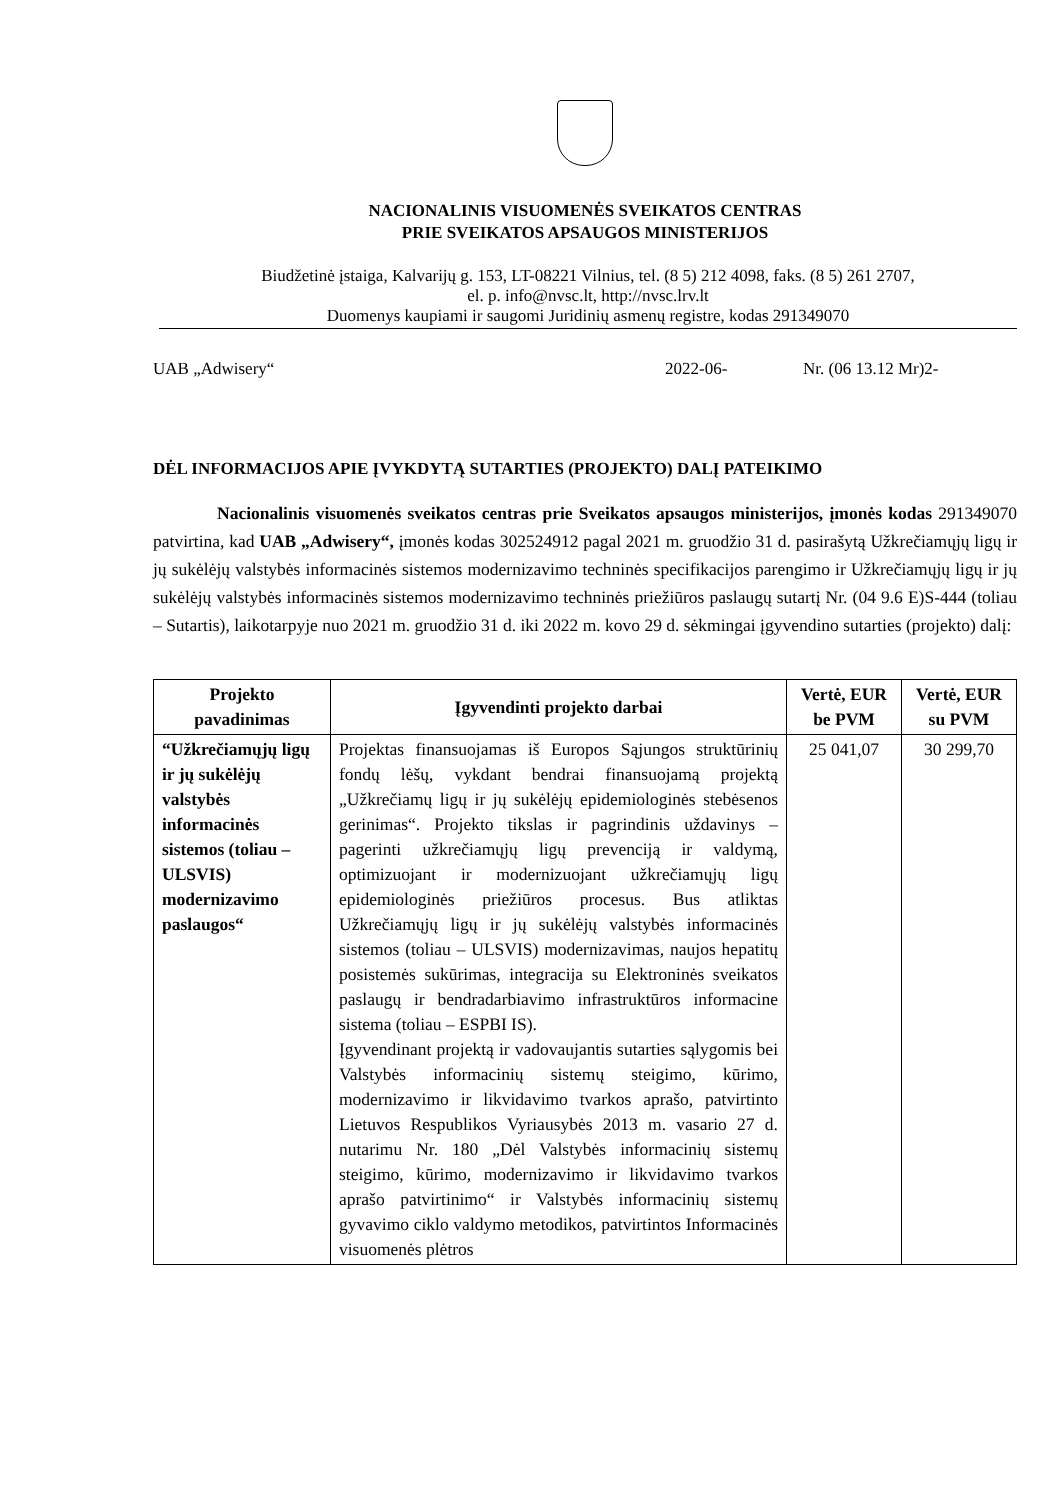NACIONALINIS VISUOMENĖS SVEIKATOS CENTRAS
PRIE SVEIKATOS APSAUGOS MINISTERIJOS
Biudžetinė įstaiga, Kalvarijų g. 153, LT-08221 Vilnius, tel. (8 5) 212 4098, faks. (8 5) 261 2707,
el. p. info@nvsc.lt, http://nvsc.lrv.lt
Duomenys kaupiami ir saugomi Juridinių asmenų registre, kodas 291349070
UAB „Adwisery“2022-06- Nr. (06 13.12 Mr)2-
DĖL INFORMACIJOS APIE ĮVYKDYTĄ SUTARTIES (PROJEKTO) DALĮ PATEIKIMO
Nacionalinis visuomenės sveikatos centras prie Sveikatos apsaugos ministerijos, įmonės kodas 291349070 patvirtina, kad UAB „Adwisery“, įmonės kodas 302524912 pagal 2021 m. gruodžio 31 d. pasirašytą Užkrečiamųjų ligų ir jų sukėlėjų valstybės informacinės sistemos modernizavimo techninės specifikacijos parengimo ir Užkrečiamųjų ligų ir jų sukėlėjų valstybės informacinės sistemos modernizavimo techninės priežiūros paslaugų sutartį Nr. (04 9.6 E)S-444 (toliau – Sutartis), laikotarpyje nuo 2021 m. gruodžio 31 d. iki 2022 m. kovo 29 d. sėkmingai įgyvendino sutarties (projekto) dalį:
| Projekto pavadinimas | Įgyvendinti projekto darbai | Vertė, EUR be PVM | Vertė, EUR su PVM |
| --- | --- | --- | --- |
| “Užkrečiamųjų ligų ir jų sukėlėjų valstybės informacinės sistemos (toliau – ULSVIS) modernizavimo paslaugos“ | Projektas finansuojamas iš Europos Sąjungos struktūrinių fondų lėšų, vykdant bendrai finansuojamą projektą „Užkrečiamų ligų ir jų sukėlėjų epidemiologinės stebėsenos gerinimas“. Projekto tikslas ir pagrindinis uždavinys – pagerinti užkrečiamųjų ligų prevenciją ir valdymą, optimizuojant ir modernizuojant užkrečiamųjų ligų epidemiologinės priežiūros procesus. Bus atliktas Užkrečiamųjų ligų ir jų sukėlėjų valstybės informacinės sistemos (toliau – ULSVIS) modernizavimas, naujos hepatitų posistemės sukūrimas, integracija su Elektroninės sveikatos paslaugų ir bendradarbiavimo infrastruktūros informacine sistema (toliau – ESPBI IS). Įgyvendinant projektą ir vadovaujantis sutarties sąlygomis bei Valstybės informacinių sistemų steigimo, kūrimo, modernizavimo ir likvidavimo tvarkos aprašo, patvirtinto Lietuvos Respublikos Vyriausybės 2013 m. vasario 27 d. nutarimu Nr. 180 „Dėl Valstybės informacinių sistemų steigimo, kūrimo, modernizavimo ir likvidavimo tvarkos aprašo patvirtinimo“ ir Valstybės informacinių sistemų gyvavimo ciklo valdymo metodikos, patvirtintos Informacinės visuomenės plėtros | 25 041,07 | 30 299,70 |